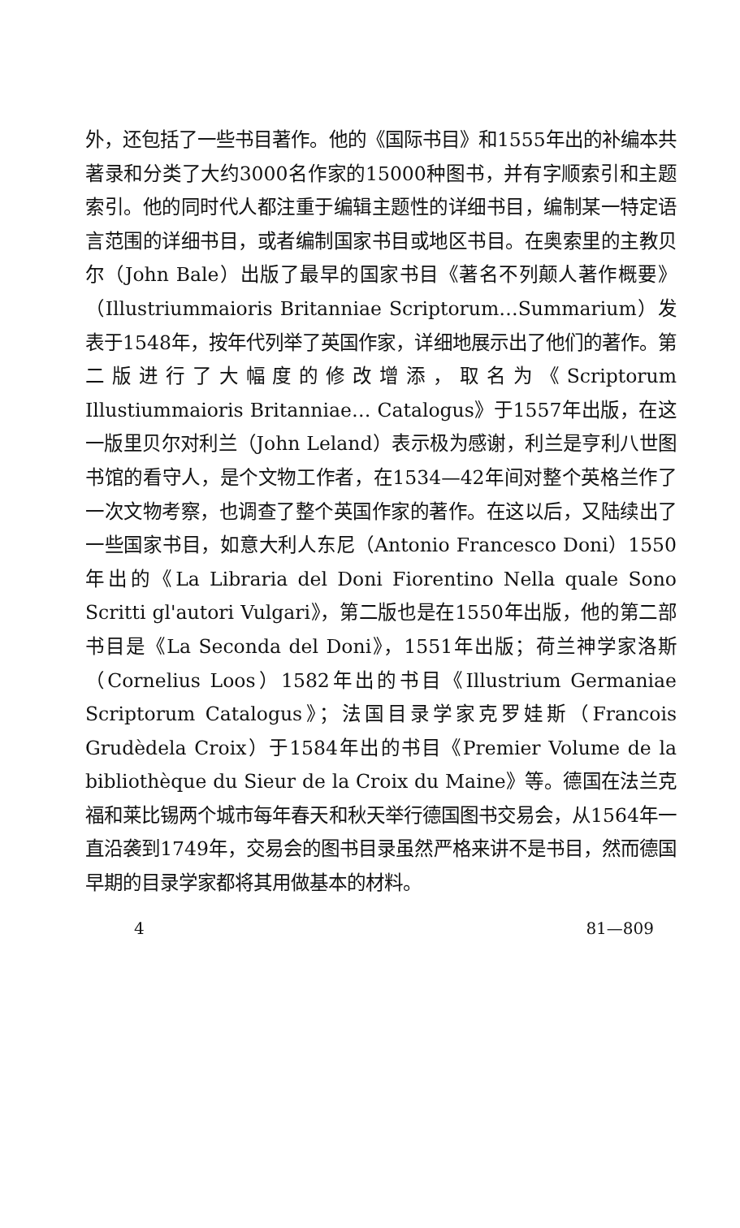外，还包括了一些书目著作。他的《国际书目》和1555年出的补编本共著录和分类了大约3000名作家的15000种图书，并有字顺索引和主题索引。他的同时代人都注重于编辑主题性的详细书目，编制某一特定语言范围的详细书目，或者编制国家书目或地区书目。在奥索里的主教贝尔（John Bale）出版了最早的国家书目《著名不列颠人著作概要》（Illustriummaioris Britanniae Scriptorum…Summarium）发表于1548年，按年代列举了英国作家，详细地展示出了他们的著作。第二版进行了大幅度的修改增添，取名为《Scriptorum Illustiummaioris Britanniae… Catalogus》于1557年出版，在这一版里贝尔对利兰（John Leland）表示极为感谢，利兰是亨利八世图书馆的看守人，是个文物工作者，在1534—42年间对整个英格兰作了一次文物考察，也调查了整个英国作家的著作。在这以后，又陆续出了一些国家书目，如意大利人东尼（Antonio Francesco Doni）1550年出的《La Libraria del Doni Fiorentino Nella quale Sono Scritti gl'autori Vulgari》，第二版也是在1550年出版，他的第二部书目是《La Seconda del Doni》，1551年出版；荷兰神学家洛斯（Cornelius Loos）1582年出的书目《Illustrium Germaniae Scriptorum Catalogus》；法国目录学家克罗娃斯（Francois Grudèdela Croix）于1584年出的书目《Premier Volume de la bibliothèque du Sieur de la Croix du Maine》等。德国在法兰克福和莱比锡两个城市每年春天和秋天举行德国图书交易会，从1564年一直沿袭到1749年，交易会的图书目录虽然严格来讲不是书目，然而德国早期的目录学家都将其用做基本的材料。
4 81—809